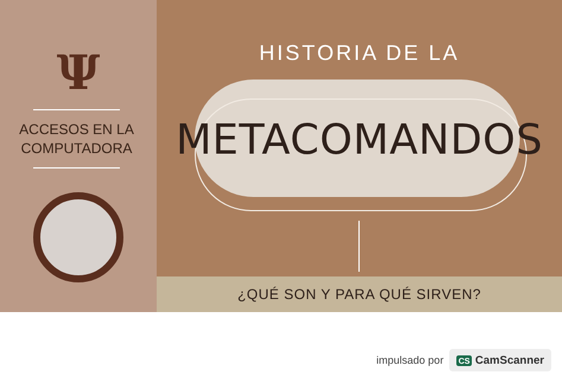Ψ
ACCESOS EN LA
COMPUTADORA
HISTORIA DE LA
METACOMANDOS
¿QUÉ SON Y PARA QUÉ SIRVEN?
impulsado por CS CamScanner